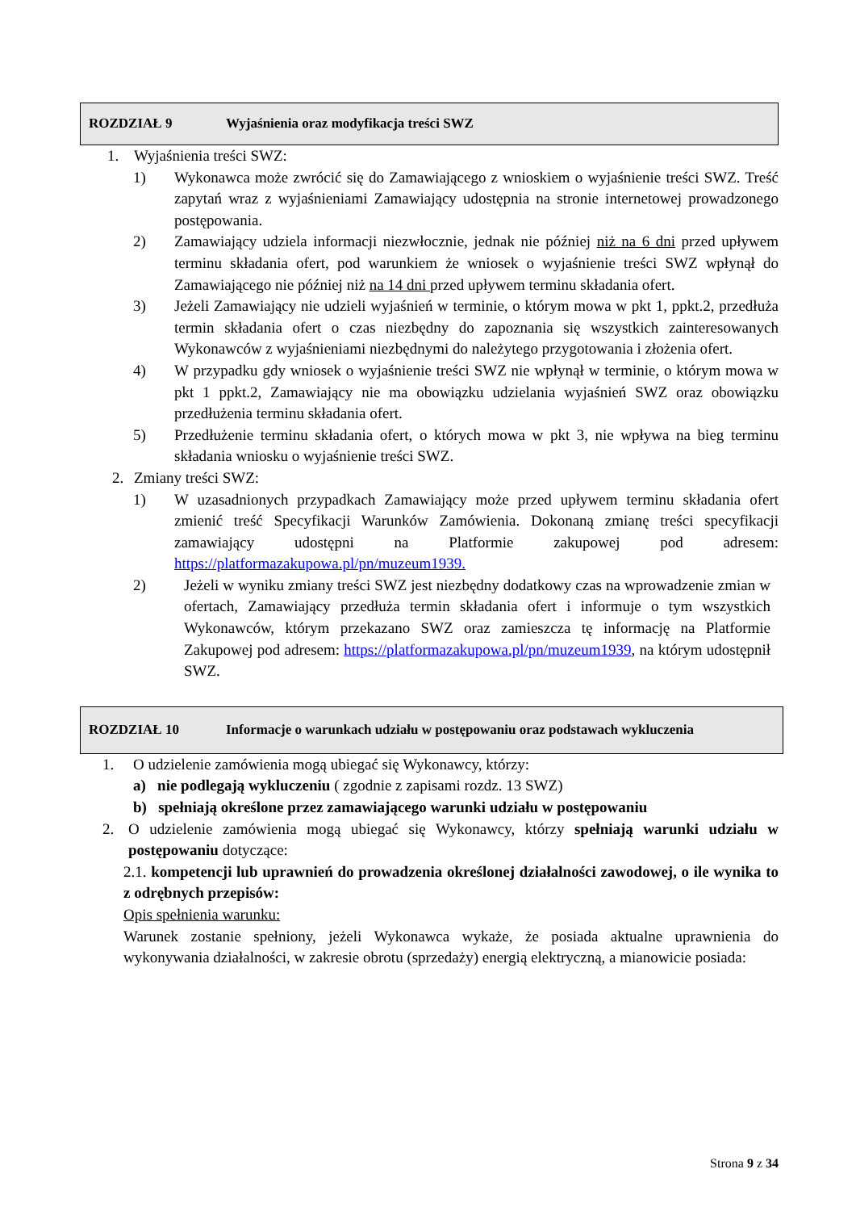ROZDZIAŁ 9 Wyjaśnienia oraz modyfikacja treści SWZ
1. Wyjaśnienia treści SWZ:
1) Wykonawca może zwrócić się do Zamawiającego z wnioskiem o wyjaśnienie treści SWZ. Treść zapytań wraz z wyjaśnieniami Zamawiający udostępnia na stronie internetowej prowadzonego postępowania.
2) Zamawiający udziela informacji niezwłocznie, jednak nie później niż na 6 dni przed upływem terminu składania ofert, pod warunkiem że wniosek o wyjaśnienie treści SWZ wpłynął do Zamawiającego nie później niż na 14 dni przed upływem terminu składania ofert.
3) Jeżeli Zamawiający nie udzieli wyjaśnień w terminie, o którym mowa w pkt 1, ppkt.2, przedłuża termin składania ofert o czas niezbędny do zapoznania się wszystkich zainteresowanych Wykonawców z wyjaśnieniami niezbędnymi do należytego przygotowania i złożenia ofert.
4) W przypadku gdy wniosek o wyjaśnienie treści SWZ nie wpłynął w terminie, o którym mowa w pkt 1 ppkt.2, Zamawiający nie ma obowiązku udzielania wyjaśnień SWZ oraz obowiązku przedłużenia terminu składania ofert.
5) Przedłużenie terminu składania ofert, o których mowa w pkt 3, nie wpływa na bieg terminu składania wniosku o wyjaśnienie treści SWZ.
2. Zmiany treści SWZ:
1) W uzasadnionych przypadkach Zamawiający może przed upływem terminu składania ofert zmienić treść Specyfikacji Warunków Zamówienia. Dokonaną zmianę treści specyfikacji zamawiający udostępni na Platformie zakupowej pod adresem: https://platformazakupowa.pl/pn/muzeum1939.
2) Jeżeli w wyniku zmiany treści SWZ jest niezbędny dodatkowy czas na wprowadzenie zmian w ofertach, Zamawiający przedłuża termin składania ofert i informuje o tym wszystkich Wykonawców, którym przekazano SWZ oraz zamieszcza tę informację na Platformie Zakupowej pod adresem: https://platformazakupowa.pl/pn/muzeum1939, na którym udostępnił SWZ.
ROZDZIAŁ 10 Informacje o warunkach udziału w postępowaniu oraz podstawach wykluczenia
1. O udzielenie zamówienia mogą ubiegać się Wykonawcy, którzy:
a) nie podlegają wykluczeniu ( zgodnie z zapisami rozdz. 13 SWZ)
b) spełniają określone przez zamawiającego warunki udziału w postępowaniu
2. O udzielenie zamówienia mogą ubiegać się Wykonawcy, którzy spełniają warunki udziału w postępowaniu dotyczące:
2.1. kompetencji lub uprawnień do prowadzenia określonej działalności zawodowej, o ile wynika to z odrębnych przepisów:
Opis spełnienia warunku:
Warunek zostanie spełniony, jeżeli Wykonawca wykaże, że posiada aktualne uprawnienia do wykonywania działalności, w zakresie obrotu (sprzedaży) energią elektryczną, a mianowicie posiada:
Strona 9 z 34